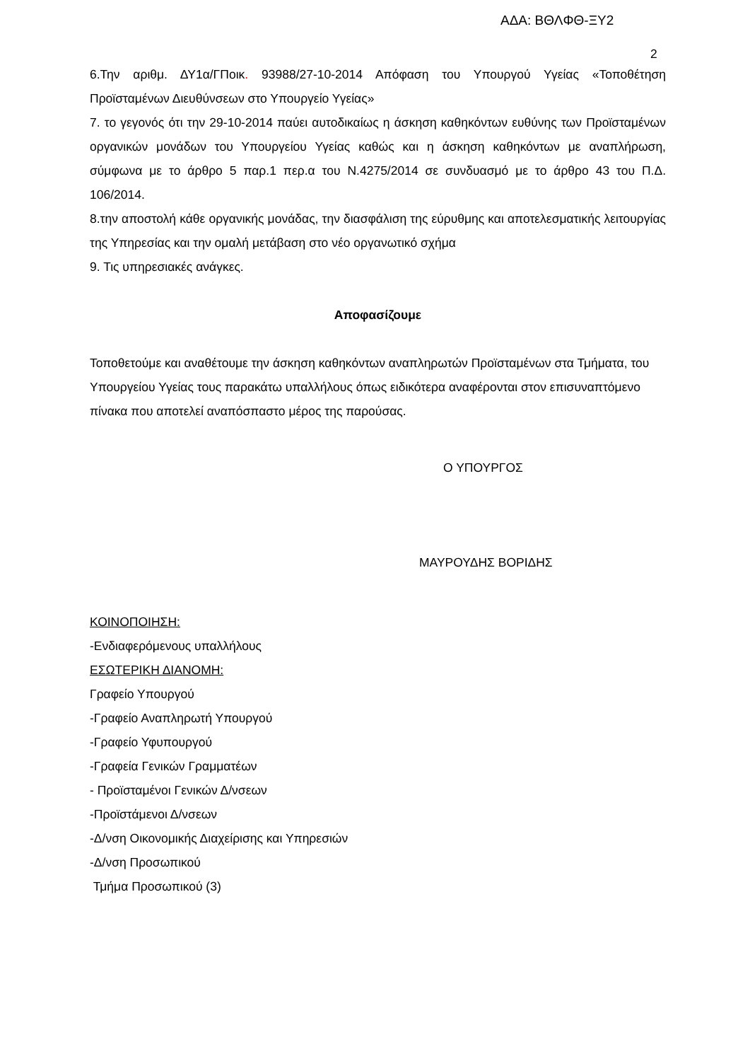ΑΔΑ: ΒΘΛΦΘ-ΞΥ2
2
6.Την αριθμ. ΔΥ1α/ΓΠοικ. 93988/27-10-2014 Απόφαση του Υπουργού Υγείας «Τοποθέτηση Προϊσταμένων Διευθύνσεων στο Υπουργείο Υγείας»
7. το γεγονός ότι την 29-10-2014 παύει αυτοδικαίως η άσκηση καθηκόντων ευθύνης των Προϊσταμένων οργανικών μονάδων του Υπουργείου Υγείας καθώς και η άσκηση καθηκόντων με αναπλήρωση, σύμφωνα με το άρθρο 5 παρ.1 περ.α του Ν.4275/2014 σε συνδυασμό με το άρθρο 43 του Π.Δ. 106/2014.
8.την αποστολή κάθε οργανικής μονάδας, την διασφάλιση της εύρυθμης και αποτελεσματικής λειτουργίας της Υπηρεσίας και την ομαλή μετάβαση στο νέο οργανωτικό σχήμα
9. Τις υπηρεσιακές ανάγκες.
Αποφασίζουμε
Τοποθετούμε και αναθέτουμε την άσκηση καθηκόντων αναπληρωτών Προϊσταμένων στα Τμήματα, του Υπουργείου Υγείας τους παρακάτω υπαλλήλους όπως ειδικότερα αναφέρονται στον επισυναπτόμενο πίνακα που αποτελεί αναπόσπαστο μέρος της παρούσας.
Ο ΥΠΟΥΡΓΟΣ
ΜΑΥΡΟΥΔΗΣ ΒΟΡΙΔΗΣ
ΚΟΙΝΟΠΟΙΗΣΗ:
-Ενδιαφερόμενους υπαλλήλους
ΕΣΩΤΕΡΙΚΗ ΔΙΑΝΟΜΗ:
Γραφείο Υπουργού
-Γραφείο Αναπληρωτή Υπουργού
-Γραφείο Υφυπουργού
-Γραφεία Γενικών Γραμματέων
- Προϊσταμένοι Γενικών Δ/νσεων
-Προϊστάμενοι Δ/νσεων
-Δ/νση Οικονομικής Διαχείρισης και Υπηρεσιών
-Δ/νση Προσωπικού
Τμήμα Προσωπικού (3)